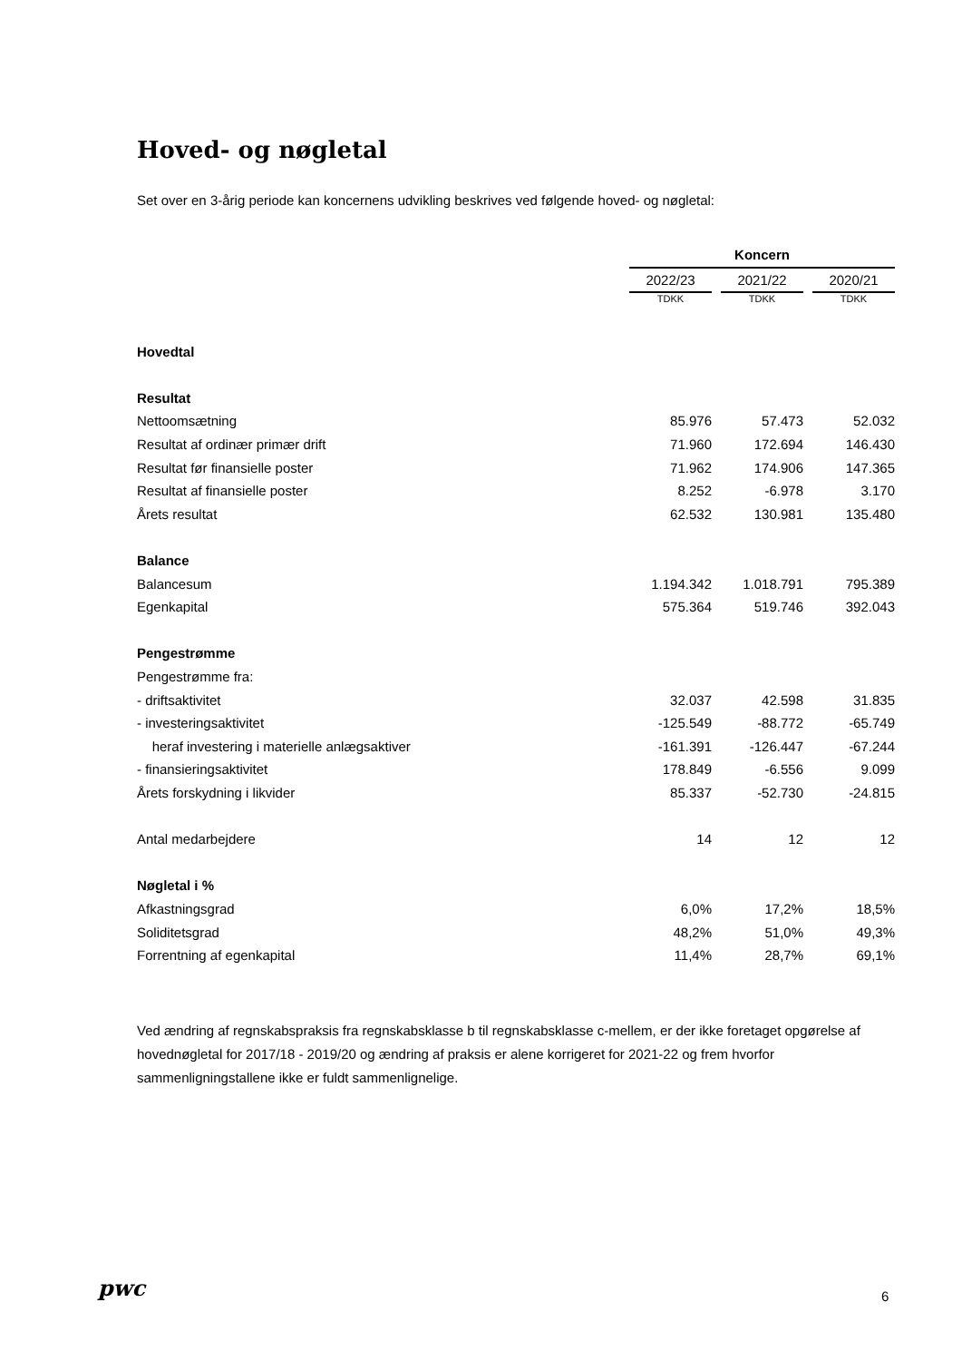Hoved- og nøgletal
Set over en 3-årig periode kan koncernens udvikling beskrives ved følgende hoved- og nøgletal:
| | Koncern | | | | |
| | 2022/23 | | 2021/22 | | 2020/21 |
| | TDKK | | TDKK | | TDKK |
| Hovedtal | | | | | |
| Resultat | | | | | |
| Nettoomsætning | 85.976 | | 57.473 | | 52.032 |
| Resultat af ordinær primær drift | 71.960 | | 172.694 | | 146.430 |
| Resultat før finansielle poster | 71.962 | | 174.906 | | 147.365 |
| Resultat af finansielle poster | 8.252 | | -6.978 | | 3.170 |
| Årets resultat | 62.532 | | 130.981 | | 135.480 |
| Balance | | | | | |
| Balancesum | 1.194.342 | | 1.018.791 | | 795.389 |
| Egenkapital | 575.364 | | 519.746 | | 392.043 |
| Pengestrømme | | | | | |
| Pengestrømme fra: | | | | | |
| - driftsaktivitet | 32.037 | | 42.598 | | 31.835 |
| - investeringsaktivitet | -125.549 | | -88.772 | | -65.749 |
| heraf investering i materielle anlægsaktiver | -161.391 | | -126.447 | | -67.244 |
| - finansieringsaktivitet | 178.849 | | -6.556 | | 9.099 |
| Årets forskydning i likvider | 85.337 | | -52.730 | | -24.815 |
| Antal medarbejdere | 14 | | 12 | | 12 |
| Nøgletal i % | | | | | |
| Afkastningsgrad | 6,0% | | 17,2% | | 18,5% |
| Soliditetsgrad | 48,2% | | 51,0% | | 49,3% |
| Forrentning af egenkapital | 11,4% | | 28,7% | | 69,1% |
Ved ændring af regnskabspraksis fra regnskabsklasse b til regnskabsklasse c-mellem, er der ikke foretaget opgørelse af hovednøgletal for 2017/18 - 2019/20 og ændring af praksis er alene korrigeret for 2021-22 og frem hvorfor sammenligningstallene ikke er fuldt sammenlignelige.
pwc 6